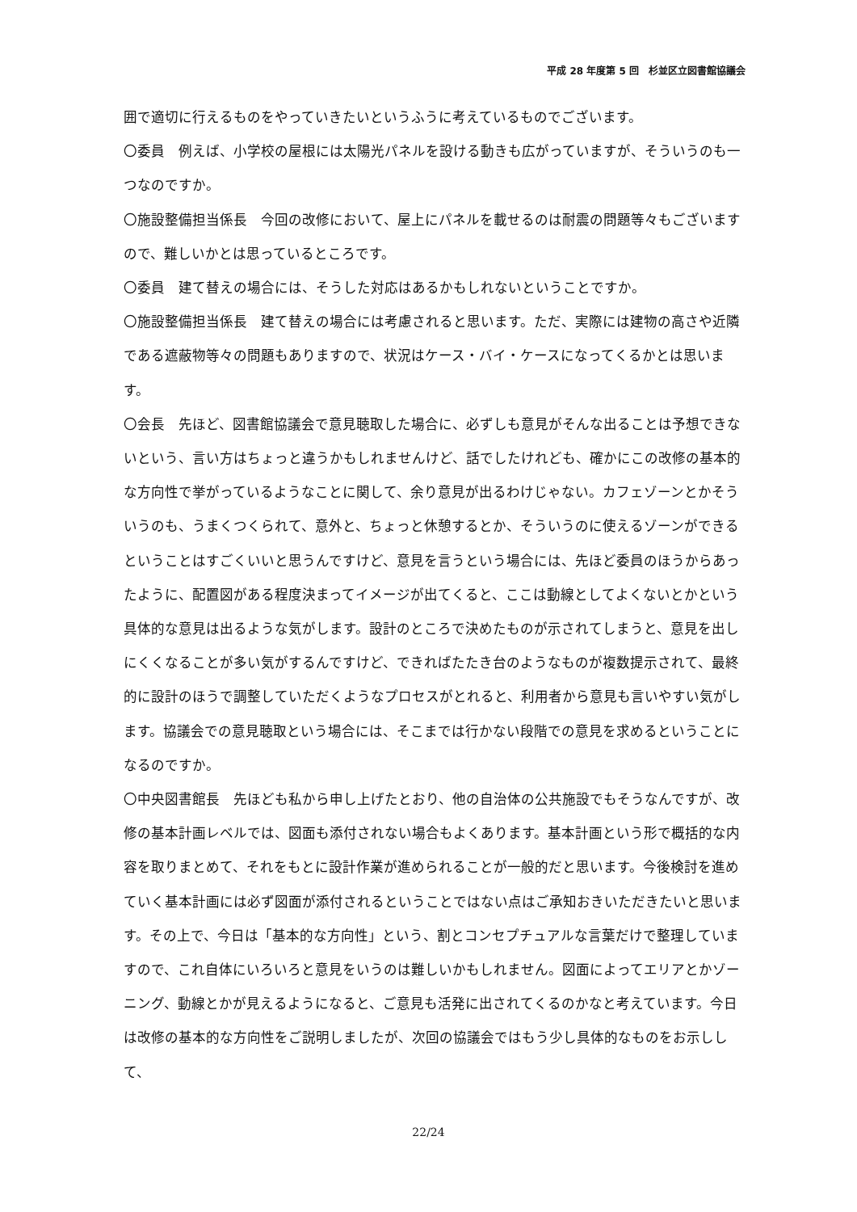平成 28 年度第 5 回　杉並区立図書館協議会
囲で適切に行えるものをやっていきたいというふうに考えているものでございます。
〇委員　例えば、小学校の屋根には太陽光パネルを設ける動きも広がっていますが、そういうのも一つなのですか。
〇施設整備担当係長　今回の改修において、屋上にパネルを載せるのは耐震の問題等々もございますので、難しいかとは思っているところです。
〇委員　建て替えの場合には、そうした対応はあるかもしれないということですか。
〇施設整備担当係長　建て替えの場合には考慮されると思います。ただ、実際には建物の高さや近隣である遮蔽物等々の問題もありますので、状況はケース・バイ・ケースになってくるかとは思います。
〇会長　先ほど、図書館協議会で意見聴取した場合に、必ずしも意見がそんな出ることは予想できないという、言い方はちょっと違うかもしれませんけど、話でしたけれども、確かにこの改修の基本的な方向性で挙がっているようなことに関して、余り意見が出るわけじゃない。カフェゾーンとかそういうのも、うまくつくられて、意外と、ちょっと休憩するとか、そういうのに使えるゾーンができるということはすごくいいと思うんですけど、意見を言うという場合には、先ほど委員のほうからあったように、配置図がある程度決まってイメージが出てくると、ここは動線としてよくないとかという具体的な意見は出るような気がします。設計のところで決めたものが示されてしまうと、意見を出しにくくなることが多い気がするんですけど、できればたたき台のようなものが複数提示されて、最終的に設計のほうで調整していただくようなプロセスがとれると、利用者から意見も言いやすい気がします。協議会での意見聴取という場合には、そこまでは行かない段階での意見を求めるということになるのですか。
〇中央図書館長　先ほども私から申し上げたとおり、他の自治体の公共施設でもそうなんですが、改修の基本計画レベルでは、図面も添付されない場合もよくあります。基本計画という形で概括的な内容を取りまとめて、それをもとに設計作業が進められることが一般的だと思います。今後検討を進めていく基本計画には必ず図面が添付されるということではない点はご承知おきいただきたいと思います。その上で、今日は「基本的な方向性」という、割とコンセプチュアルな言葉だけで整理していますので、これ自体にいろいろと意見をいうのは難しいかもしれません。図面によってエリアとかゾーニング、動線とかが見えるようになると、ご意見も活発に出されてくるのかなと考えています。今日は改修の基本的な方向性をご説明しましたが、次回の協議会ではもう少し具体的なものをお示しして、
22/24